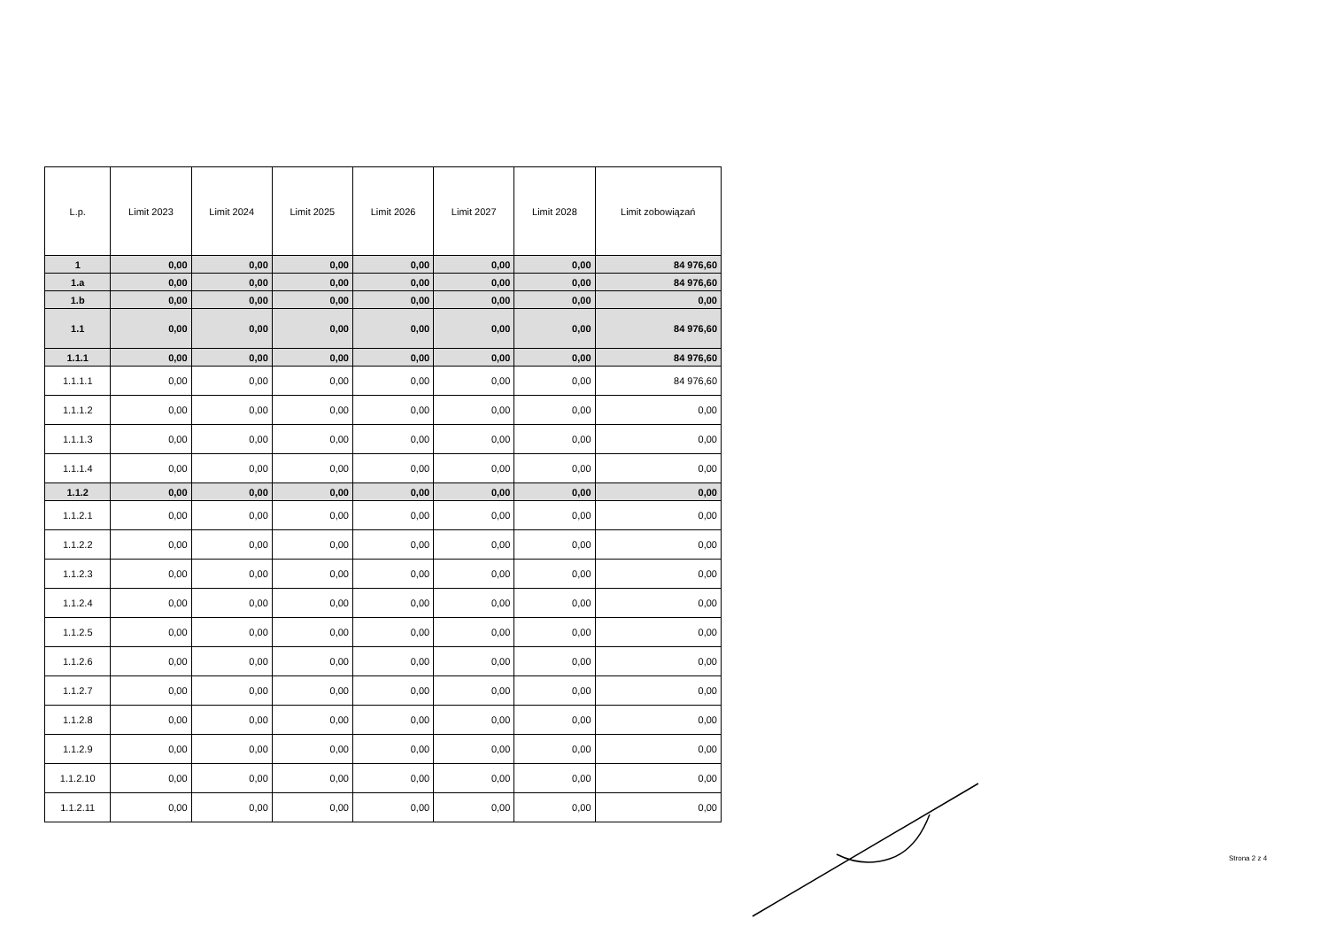| L.p. | Limit 2023 | Limit 2024 | Limit 2025 | Limit 2026 | Limit 2027 | Limit 2028 | Limit zobowiązań |
| --- | --- | --- | --- | --- | --- | --- | --- |
| 1 | 0,00 | 0,00 | 0,00 | 0,00 | 0,00 | 0,00 | 84 976,60 |
| 1.a | 0,00 | 0,00 | 0,00 | 0,00 | 0,00 | 0,00 | 84 976,60 |
| 1.b | 0,00 | 0,00 | 0,00 | 0,00 | 0,00 | 0,00 | 0,00 |
| 1.1 | 0,00 | 0,00 | 0,00 | 0,00 | 0,00 | 0,00 | 84 976,60 |
| 1.1.1 | 0,00 | 0,00 | 0,00 | 0,00 | 0,00 | 0,00 | 84 976,60 |
| 1.1.1.1 | 0,00 | 0,00 | 0,00 | 0,00 | 0,00 | 0,00 | 84 976,60 |
| 1.1.1.2 | 0,00 | 0,00 | 0,00 | 0,00 | 0,00 | 0,00 | 0,00 |
| 1.1.1.3 | 0,00 | 0,00 | 0,00 | 0,00 | 0,00 | 0,00 | 0,00 |
| 1.1.1.4 | 0,00 | 0,00 | 0,00 | 0,00 | 0,00 | 0,00 | 0,00 |
| 1.1.2 | 0,00 | 0,00 | 0,00 | 0,00 | 0,00 | 0,00 | 0,00 |
| 1.1.2.1 | 0,00 | 0,00 | 0,00 | 0,00 | 0,00 | 0,00 | 0,00 |
| 1.1.2.2 | 0,00 | 0,00 | 0,00 | 0,00 | 0,00 | 0,00 | 0,00 |
| 1.1.2.3 | 0,00 | 0,00 | 0,00 | 0,00 | 0,00 | 0,00 | 0,00 |
| 1.1.2.4 | 0,00 | 0,00 | 0,00 | 0,00 | 0,00 | 0,00 | 0,00 |
| 1.1.2.5 | 0,00 | 0,00 | 0,00 | 0,00 | 0,00 | 0,00 | 0,00 |
| 1.1.2.6 | 0,00 | 0,00 | 0,00 | 0,00 | 0,00 | 0,00 | 0,00 |
| 1.1.2.7 | 0,00 | 0,00 | 0,00 | 0,00 | 0,00 | 0,00 | 0,00 |
| 1.1.2.8 | 0,00 | 0,00 | 0,00 | 0,00 | 0,00 | 0,00 | 0,00 |
| 1.1.2.9 | 0,00 | 0,00 | 0,00 | 0,00 | 0,00 | 0,00 | 0,00 |
| 1.1.2.10 | 0,00 | 0,00 | 0,00 | 0,00 | 0,00 | 0,00 | 0,00 |
| 1.1.2.11 | 0,00 | 0,00 | 0,00 | 0,00 | 0,00 | 0,00 | 0,00 |
Strona 2 z 4